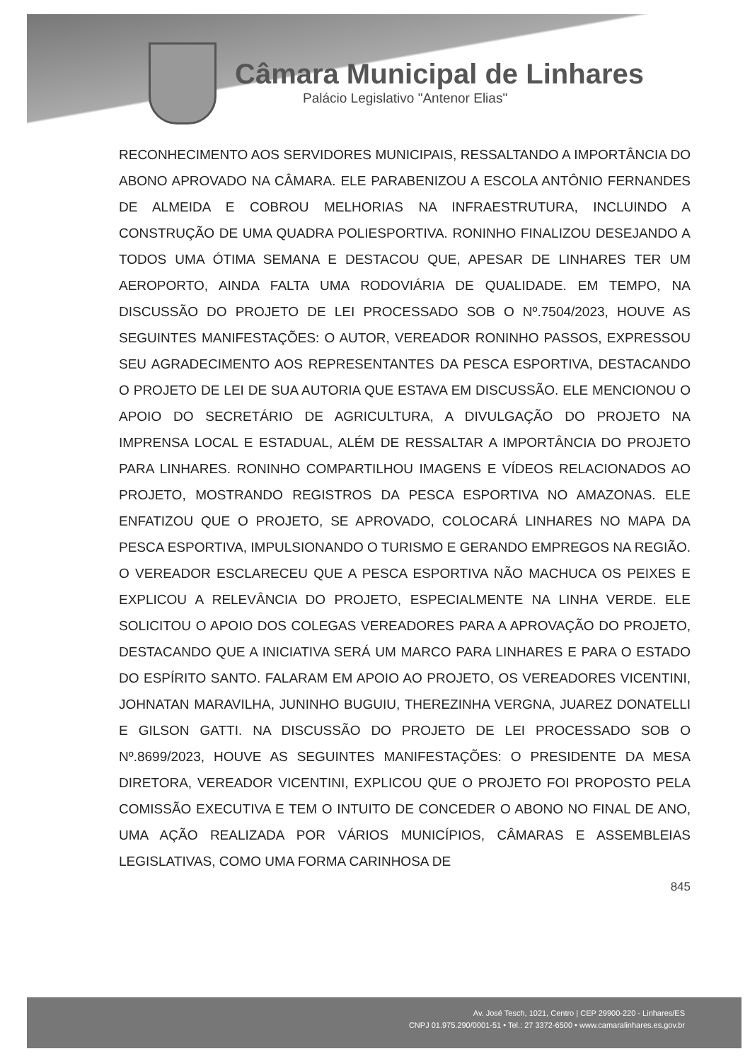Câmara Municipal de Linhares
Palácio Legislativo "Antenor Elias"
RECONHECIMENTO AOS SERVIDORES MUNICIPAIS, RESSALTANDO A IMPORTÂNCIA DO ABONO APROVADO NA CÂMARA. ELE PARABENIZOU A ESCOLA ANTÔNIO FERNANDES DE ALMEIDA E COBROU MELHORIAS NA INFRAESTRUTURA, INCLUINDO A CONSTRUÇÃO DE UMA QUADRA POLIESPORTIVA. RONINHO FINALIZOU DESEJANDO A TODOS UMA ÓTIMA SEMANA E DESTACOU QUE, APESAR DE LINHARES TER UM AEROPORTO, AINDA FALTA UMA RODOVIÁRIA DE QUALIDADE. EM TEMPO, NA DISCUSSÃO DO PROJETO DE LEI PROCESSADO SOB O Nº.7504/2023, HOUVE AS SEGUINTES MANIFESTAÇÕES: O AUTOR, VEREADOR RONINHO PASSOS, EXPRESSOU SEU AGRADECIMENTO AOS REPRESENTANTES DA PESCA ESPORTIVA, DESTACANDO O PROJETO DE LEI DE SUA AUTORIA QUE ESTAVA EM DISCUSSÃO. ELE MENCIONOU O APOIO DO SECRETÁRIO DE AGRICULTURA, A DIVULGAÇÃO DO PROJETO NA IMPRENSA LOCAL E ESTADUAL, ALÉM DE RESSALTAR A IMPORTÂNCIA DO PROJETO PARA LINHARES. RONINHO COMPARTILHOU IMAGENS E VÍDEOS RELACIONADOS AO PROJETO, MOSTRANDO REGISTROS DA PESCA ESPORTIVA NO AMAZONAS. ELE ENFATIZOU QUE O PROJETO, SE APROVADO, COLOCARÁ LINHARES NO MAPA DA PESCA ESPORTIVA, IMPULSIONANDO O TURISMO E GERANDO EMPREGOS NA REGIÃO. O VEREADOR ESCLARECEU QUE A PESCA ESPORTIVA NÃO MACHUCA OS PEIXES E EXPLICOU A RELEVÂNCIA DO PROJETO, ESPECIALMENTE NA LINHA VERDE. ELE SOLICITOU O APOIO DOS COLEGAS VEREADORES PARA A APROVAÇÃO DO PROJETO, DESTACANDO QUE A INICIATIVA SERÁ UM MARCO PARA LINHARES E PARA O ESTADO DO ESPÍRITO SANTO. FALARAM EM APOIO AO PROJETO, OS VEREADORES VICENTINI, JOHNATAN MARAVILHA, JUNINHO BUGUIU, THEREZINHA VERGNA, JUAREZ DONATELLI E GILSON GATTI. NA DISCUSSÃO DO PROJETO DE LEI PROCESSADO SOB O Nº.8699/2023, HOUVE AS SEGUINTES MANIFESTAÇÕES: O PRESIDENTE DA MESA DIRETORA, VEREADOR VICENTINI, EXPLICOU QUE O PROJETO FOI PROPOSTO PELA COMISSÃO EXECUTIVA E TEM O INTUITO DE CONCEDER O ABONO NO FINAL DE ANO, UMA AÇÃO REALIZADA POR VÁRIOS MUNICÍPIOS, CÂMARAS E ASSEMBLEIAS LEGISLATIVAS, COMO UMA FORMA CARINHOSA DE
845
Av. José Tesch, 1021, Centro | CEP 29900-220 - Linhares/ES
CNPJ 01.975.290/0001-51 • Tel.: 27 3372-6500 • www.camaralinhares.es.gov.br